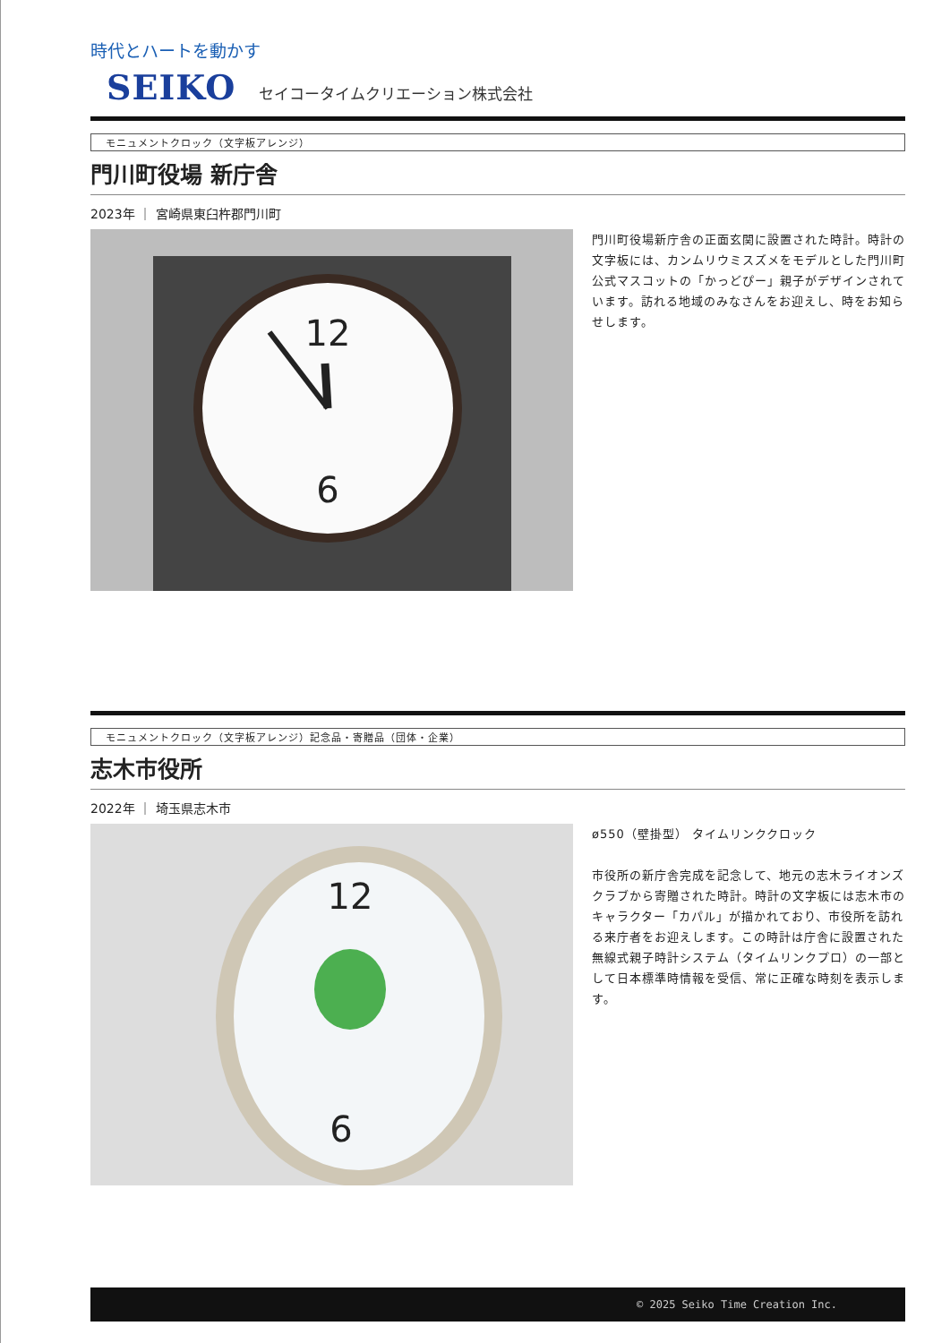時代とハートを動かす
SEIKO セイコータイムクリエーション株式会社
モニュメントクロック（文字板アレンジ）
門川町役場 新庁舎
2023年 ｜ 宮崎県東臼杵郡門川町
12
6
門川町役場新庁舎の正面玄関に設置された時計。時計の文字板には、カンムリウミスズメをモデルとした門川町公式マスコットの「かっどぴー」親子がデザインされています。訪れる地域のみなさんをお迎えし、時をお知らせします。
モニュメントクロック（文字板アレンジ）記念品・寄贈品（団体・企業）
志木市役所
2022年 ｜ 埼玉県志木市
12
6
ø550（壁掛型） タイムリンククロック
市役所の新庁舎完成を記念して、地元の志木ライオンズクラブから寄贈された時計。時計の文字板には志木市のキャラクター「カパル」が描かれており、市役所を訪れる来庁者をお迎えします。この時計は庁舎に設置された無線式親子時計システム（タイムリンクプロ）の一部として日本標準時情報を受信、常に正確な時刻を表示します。
© 2025 Seiko Time Creation Inc.